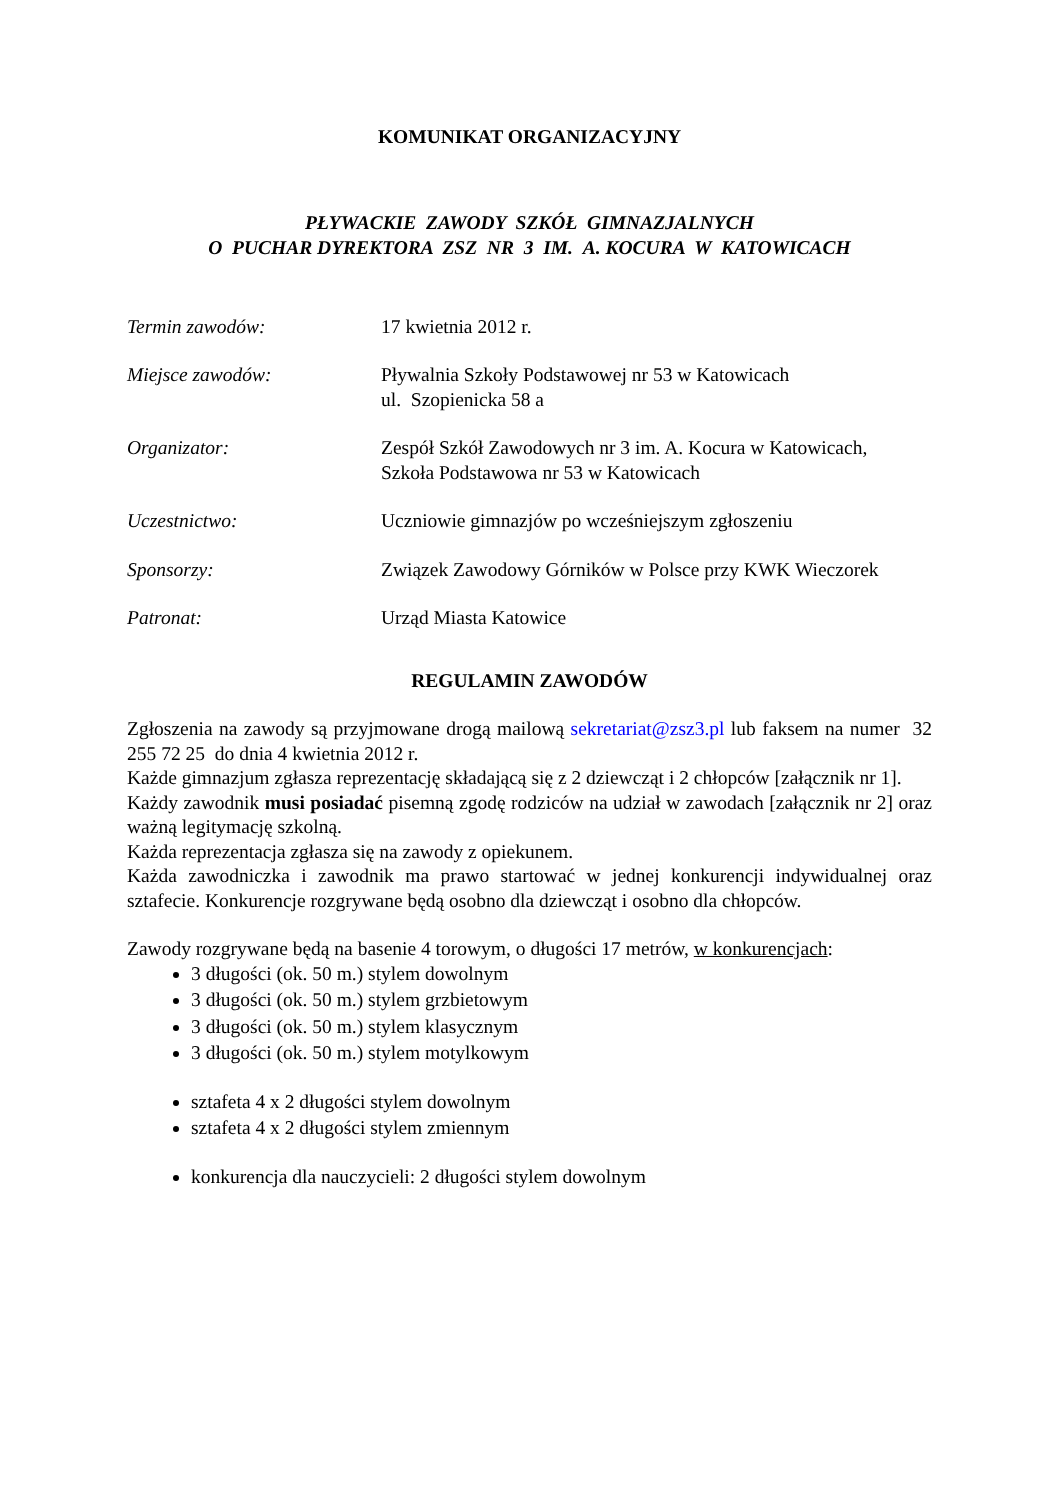KOMUNIKAT ORGANIZACYJNY
PŁYWACKIE ZAWODY SZKÓŁ GIMNAZJALNYCH
O PUCHAR DYREKTORA ZSZ NR 3 IM. A. KOCURA W KATOWICACH
Termin zawodów: 17 kwietnia 2012 r.
Miejsce zawodów: Pływalnia Szkoły Podstawowej nr 53 w Katowicach
ul. Szopienicka 58 a
Organizator: Zespół Szkół Zawodowych nr 3 im. A. Kocura w Katowicach,
Szkoła Podstawowa nr 53 w Katowicach
Uczestnictwo: Uczniowie gimnazjów po wcześniejszym zgłoszeniu
Sponsorzy: Związek Zawodowy Górników w Polsce przy KWK Wieczorek
Patronat: Urząd Miasta Katowice
REGULAMIN ZAWODÓW
Zgłoszenia na zawody są przyjmowane drogą mailową sekretariat@zsz3.pl lub faksem na numer 32 255 72 25 do dnia 4 kwietnia 2012 r.
Każde gimnazjum zgłasza reprezentację składającą się z 2 dziewcząt i 2 chłopców [załącznik nr 1].
Każdy zawodnik musi posiadać pisemną zgodę rodziców na udział w zawodach [załącznik nr 2] oraz ważną legitymację szkolną.
Każda reprezentacja zgłasza się na zawody z opiekunem.
Każda zawodniczka i zawodnik ma prawo startować w jednej konkurencji indywidualnej oraz sztafecie. Konkurencje rozgrywane będą osobno dla dziewcząt i osobno dla chłopców.
Zawody rozgrywane będą na basenie 4 torowym, o długości 17 metrów, w konkurencjach:
3 długości (ok. 50 m.) stylem dowolnym
3 długości (ok. 50 m.) stylem grzbietowym
3 długości (ok. 50 m.) stylem klasycznym
3 długości (ok. 50 m.) stylem motylkowym
sztafeta 4 x 2 długości stylem dowolnym
sztafeta 4 x 2 długości stylem zmiennym
konkurencja dla nauczycieli: 2 długości stylem dowolnym